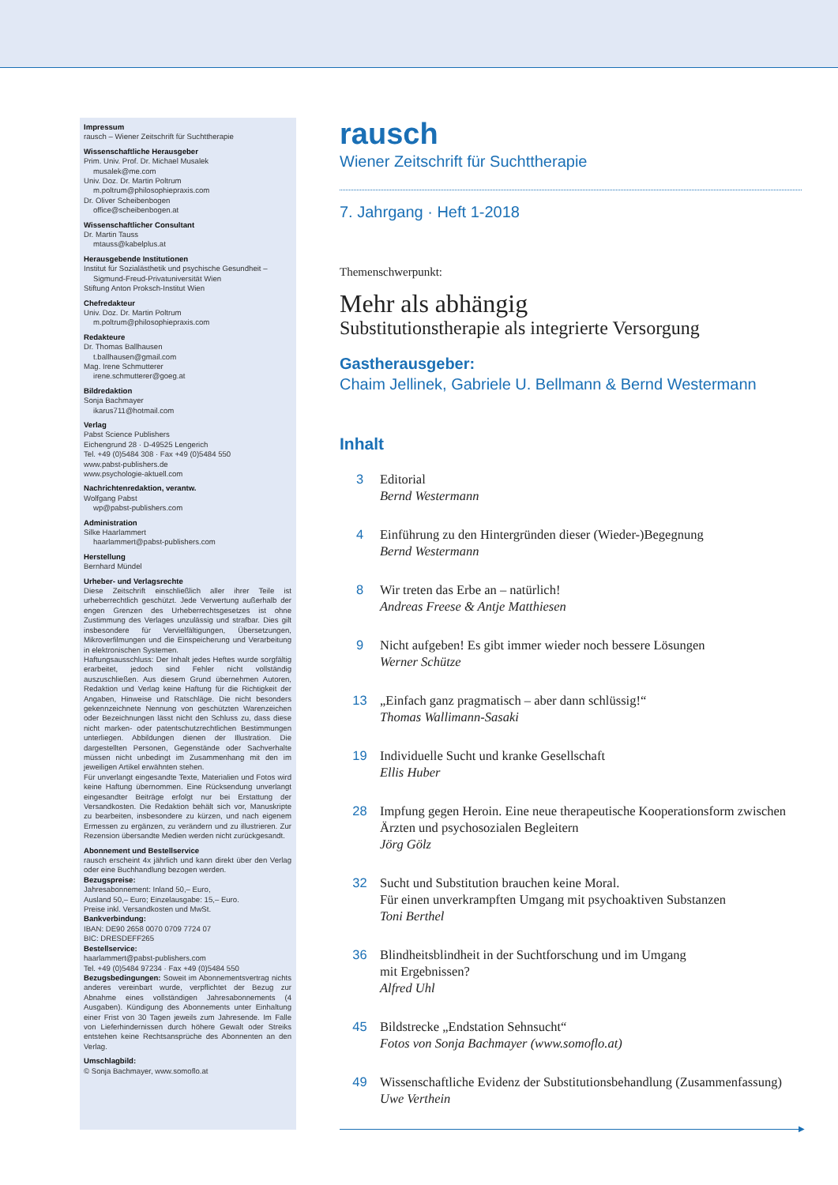Impressum
rausch – Wiener Zeitschrift für Suchttherapie
Wissenschaftliche Herausgeber
Prim. Univ. Prof. Dr. Michael Musalek
musalek@me.com
Univ. Doz. Dr. Martin Poltrum
m.poltrum@philosophiepraxis.com
Dr. Oliver Scheibenbogen
office@scheibenbogen.at
Wissenschaftlicher Consultant
Dr. Martin Tauss
mtauss@kabelplus.at
Herausgebende Institutionen
Institut für Sozialästhetik und psychische Gesundheit –
Sigmund-Freud-Privatuniversität Wien
Stiftung Anton Proksch-Institut Wien
Chefredakteur
Univ. Doz. Dr. Martin Poltrum
m.poltrum@philosophiepraxis.com
Redakteure
Dr. Thomas Ballhausen
t.ballhausen@gmail.com
Mag. Irene Schmutterer
irene.schmutterer@goeg.at
Bildredaktion
Sonja Bachmayer
ikarus711@hotmail.com
Verlag
Pabst Science Publishers
Eichengrund 28 · D-49525 Lengerich
Tel. +49 (0)5484 308 · Fax +49 (0)5484 550
www.pabst-publishers.de
www.psychologie-aktuell.com
Nachrichtenredaktion, verantw.
Wolfgang Pabst
wp@pabst-publishers.com
Administration
Silke Haarlammert
haarlammert@pabst-publishers.com
Herstellung
Bernhard Mündel
Urheber- und Verlagsrechte
Diese Zeitschrift einschließlich aller ihrer Teile ist urheberrechtlich geschützt. Jede Verwertung außerhalb der engen Grenzen des Urheberrechtsgesetzes ist ohne Zustimmung des Verlages unzulässig und strafbar. Dies gilt insbesondere für Vervielfältigungen, Übersetzungen, Mikroverfilmungen und die Einspeicherung und Verarbeitung in elektronischen Systemen.
Haftungsausschluss: Der Inhalt jedes Heftes wurde sorgfältig erarbeitet, jedoch sind Fehler nicht vollständig auszuschließen. Aus diesem Grund übernehmen Autoren, Redaktion und Verlag keine Haftung für die Richtigkeit der Angaben, Hinweise und Ratschläge. Die nicht besonders gekennzeichnete Nennung von geschützten Warenzeichen oder Bezeichnungen lässt nicht den Schluss zu, dass diese nicht marken- oder patentschutzrechtlichen Bestimmungen unterliegen. Abbildungen dienen der Illustration. Die dargestellten Personen, Gegenstände oder Sachverhalte müssen nicht unbedingt im Zusammenhang mit den im jeweiligen Artikel erwähnten stehen.
Für unverlangt eingesandte Texte, Materialien und Fotos wird keine Haftung übernommen. Eine Rücksendung unverlangt eingesandter Beiträge erfolgt nur bei Erstattung der Versandkosten. Die Redaktion behält sich vor, Manuskripte zu bearbeiten, insbesondere zu kürzen, und nach eigenem Ermessen zu ergänzen, zu verändern und zu illustrieren. Zur Rezension übersandte Medien werden nicht zurückgesandt.
Abonnement und Bestellservice
rausch erscheint 4x jährlich und kann direkt über den Verlag oder eine Buchhandlung bezogen werden.
Bezugspreise:
Jahresabonnement: Inland 50,– Euro,
Ausland 50,– Euro; Einzelausgabe: 15,– Euro.
Preise inkl. Versandkosten und MwSt.
Bankverbindung:
IBAN: DE90 2658 0070 0709 7724 07
BIC: DRESDEFF265
Bestellservice:
haarlammert@pabst-publishers.com
Tel. +49 (0)5484 97234 · Fax +49 (0)5484 550
Bezugsbedingungen: Soweit im Abonnementsvertrag nichts anderes vereinbart wurde, verpflichtet der Bezug zur Abnahme eines vollständigen Jahresabonnements (4 Ausgaben). Kündigung des Abonnements unter Einhaltung einer Frist von 30 Tagen jeweils zum Jahresende. Im Falle von Lieferhindernissen durch höhere Gewalt oder Streiks entstehen keine Rechtsansprüche des Abonnenten an den Verlag.
Umschlagbild:
© Sonja Bachmayer, www.somoflo.at
rausch
Wiener Zeitschrift für Suchttherapie
7. Jahrgang · Heft 1-2018
Themenschwerpunkt:
Mehr als abhängig
Substitutionstherapie als integrierte Versorgung
Gastherausgeber:
Chaim Jellinek, Gabriele U. Bellmann & Bernd Westermann
Inhalt
3 Editorial
Bernd Westermann
4 Einführung zu den Hintergründen dieser (Wieder-)Begegnung
Bernd Westermann
8 Wir treten das Erbe an – natürlich!
Andreas Freese & Antje Matthiesen
9 Nicht aufgeben! Es gibt immer wieder noch bessere Lösungen
Werner Schütze
13 „Einfach ganz pragmatisch – aber dann schlüssig!“Thomas Wallimann-Sasaki
19 Individuelle Sucht und kranke Gesellschaft
Ellis Huber
28 Impfung gegen Heroin. Eine neue therapeutische Kooperationsform zwischen Ärzten und psychosozialen Begleitern
Jörg Gölz
32 Sucht und Substitution brauchen keine Moral.
Für einen unverkrampften Umgang mit psychoaktiven Substanzen
Toni Berthel
36 Blindheitsblindheit in der Suchtforschung und im Umgang
mit Ergebnissen?
Alfred Uhl
45 Bildstrecke „Endstation Sehnsucht“Fotos von Sonja Bachmayer (www.somoflo.at)
49 Wissenschaftliche Evidenz der Substitutionsbehandlung (Zusammenfassung)
Uwe Verthein
▶